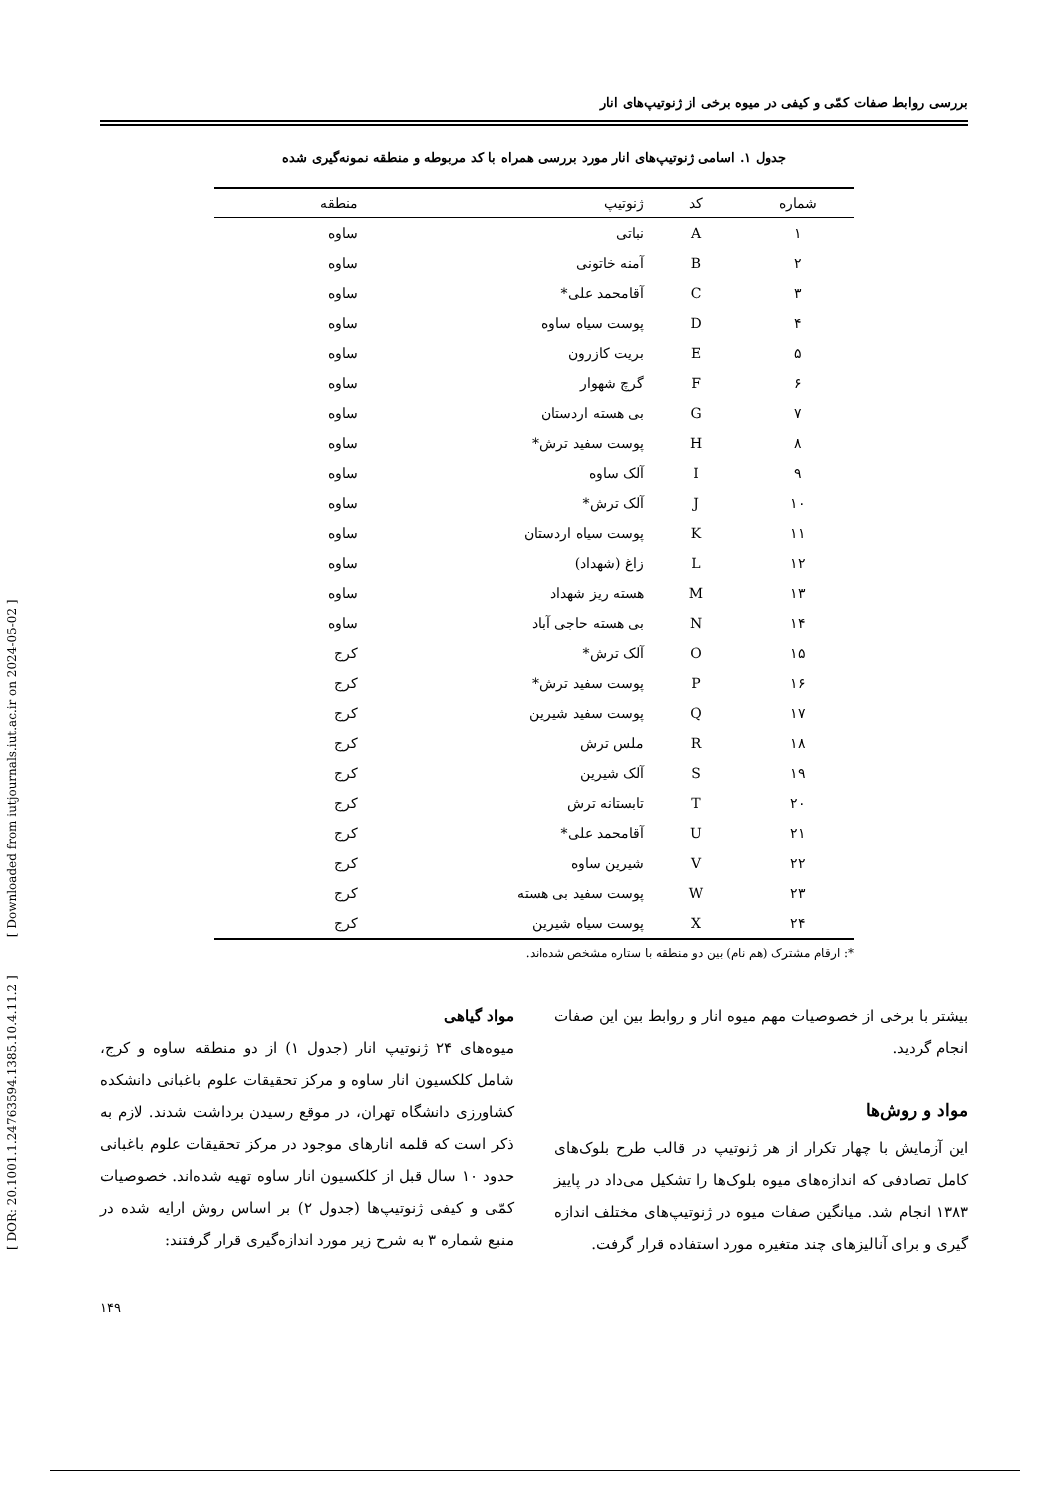بررسی روابط صفات کمّی و کیفی در میوه برخی از ژنوتیپ‌های انار
جدول ۱. اسامی ژنوتیپ‌های انار مورد بررسی همراه با کد مربوطه و منطقه نمونه‌گیری شده
| شماره | کد | ژنوتیپ | منطقه |
| --- | --- | --- | --- |
| ۱ | A | نباتی | ساوه |
| ۲ | B | آمنه خاتونی | ساوه |
| ۳ | C | آقامحمد علی* | ساوه |
| ۴ | D | پوست سیاه ساوه | ساوه |
| ۵ | E | بریت کازرون | ساوه |
| ۶ | F | گرچ شهوار | ساوه |
| ۷ | G | بی هسته اردستان | ساوه |
| ۸ | H | پوست سفید ترش* | ساوه |
| ۹ | I | آلک ساوه | ساوه |
| ۱۰ | J | آلک ترش* | ساوه |
| ۱۱ | K | پوست سیاه اردستان | ساوه |
| ۱۲ | L | زاغ (شهداد) | ساوه |
| ۱۳ | M | هسته ریز شهداد | ساوه |
| ۱۴ | N | بی هسته حاجی آباد | ساوه |
| ۱۵ | O | آلک ترش* | کرج |
| ۱۶ | P | پوست سفید ترش* | کرج |
| ۱۷ | Q | پوست سفید شیرین | کرج |
| ۱۸ | R | ملس ترش | کرج |
| ۱۹ | S | آلک شیرین | کرج |
| ۲۰ | T | تابستانه ترش | کرج |
| ۲۱ | U | آقامحمد علی* | کرج |
| ۲۲ | V | شیرین ساوه | کرج |
| ۲۳ | W | پوست سفید بی هسته | کرج |
| ۲۴ | X | پوست سیاه شیرین | کرج |
*: ارقام مشترک (هم نام) بین دو منطقه با ستاره مشخص شده‌اند.
بیشتر با برخی از خصوصیات مهم میوه انار و روابط بین این صفات انجام گردید.
مواد و روش‌ها
این آزمایش با چهار تکرار از هر ژنوتیپ در قالب طرح بلوک‌های کامل تصادفی که اندازه‌های میوه بلوک‌ها را تشکیل می‌داد در پاییز ۱۳۸۳ انجام شد. میانگین صفات میوه در ژنوتیپ‌های مختلف اندازه گیری و برای آنالیزهای چند متغیره مورد استفاده قرار گرفت.
مواد گیاهی
میوه‌های ۲۴ ژنوتیپ انار (جدول ۱) از دو منطقه ساوه و کرج، شامل کلکسیون انار ساوه و مرکز تحقیقات علوم باغبانی دانشکده کشاورزی دانشگاه تهران، در موقع رسیدن برداشت شدند. لازم به ذکر است که قلمه انارهای موجود در مرکز تحقیقات علوم باغبانی حدود ۱۰ سال قبل از کلکسیون انار ساوه تهیه شده‌اند. خصوصیات کمّی و کیفی ژنوتیپ‌ها (جدول ۲) بر اساس روش ارایه شده در منبع شماره ۳ به شرح زیر مورد اندازه‌گیری قرار گرفتند:
۱۴۹
[ DOR: 20.1001.1.24763594.1385.10.4.11.2 ] [ Downloaded from iutjournals.iut.ac.ir on 2024-05-02 ]